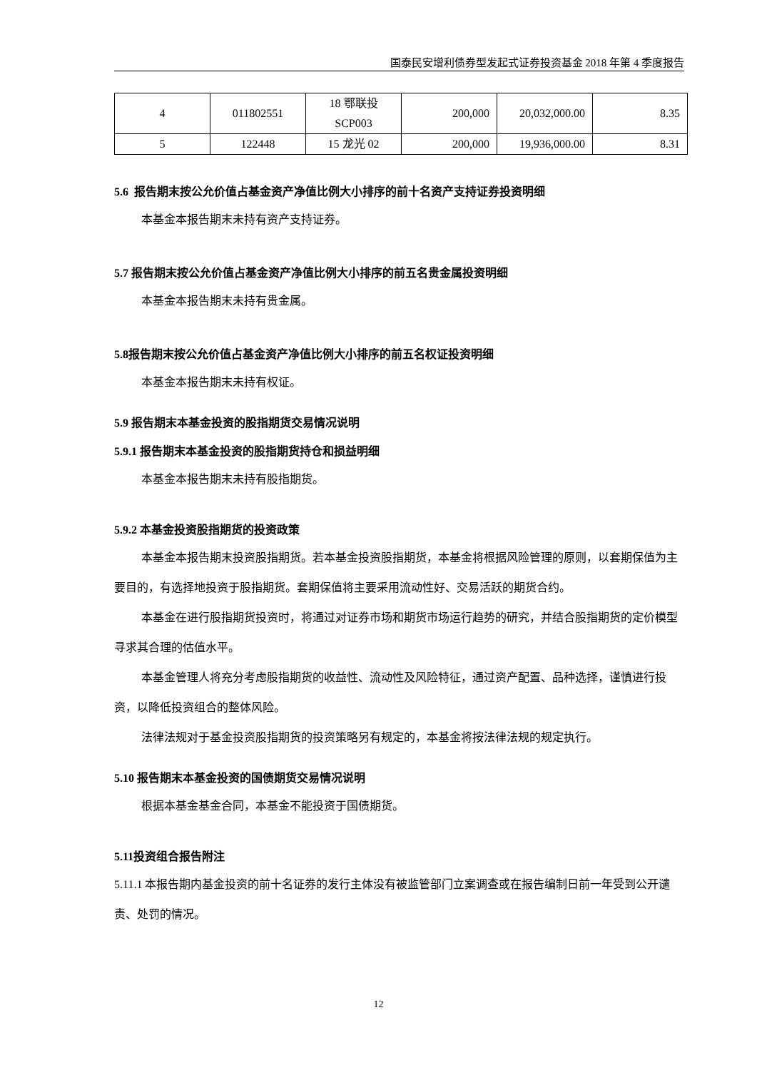国泰民安增利债券型发起式证券投资基金 2018 年第 4 季度报告
| 4 | 011802551 | 18 鄂联投 SCP003 | 200,000 | 20,032,000.00 | 8.35 |
| 5 | 122448 | 15 龙光 02 | 200,000 | 19,936,000.00 | 8.31 |
5.6 报告期末按公允价值占基金资产净值比例大小排序的前十名资产支持证券投资明细
本基金本报告期末未持有资产支持证券。
5.7 报告期末按公允价值占基金资产净值比例大小排序的前五名贵金属投资明细
本基金本报告期末未持有贵金属。
5.8报告期末按公允价值占基金资产净值比例大小排序的前五名权证投资明细
本基金本报告期末未持有权证。
5.9 报告期末本基金投资的股指期货交易情况说明
5.9.1 报告期末本基金投资的股指期货持仓和损益明细
本基金本报告期末未持有股指期货。
5.9.2 本基金投资股指期货的投资政策
本基金本报告期末投资股指期货。若本基金投资股指期货，本基金将根据风险管理的原则，以套期保值为主要目的，有选择地投资于股指期货。套期保值将主要采用流动性好、交易活跃的期货合约。
本基金在进行股指期货投资时，将通过对证券市场和期货市场运行趋势的研究，并结合股指期货的定价模型寻求其合理的估值水平。
本基金管理人将充分考虑股指期货的收益性、流动性及风险特征，通过资产配置、品种选择，谨慎进行投资，以降低投资组合的整体风险。
法律法规对于基金投资股指期货的投资策略另有规定的，本基金将按法律法规的规定执行。
5.10 报告期末本基金投资的国债期货交易情况说明
根据本基金基金合同，本基金不能投资于国债期货。
5.11投资组合报告附注
5.11.1 本报告期内基金投资的前十名证券的发行主体没有被监管部门立案调查或在报告编制日前一年受到公开谴责、处罚的情况。
12